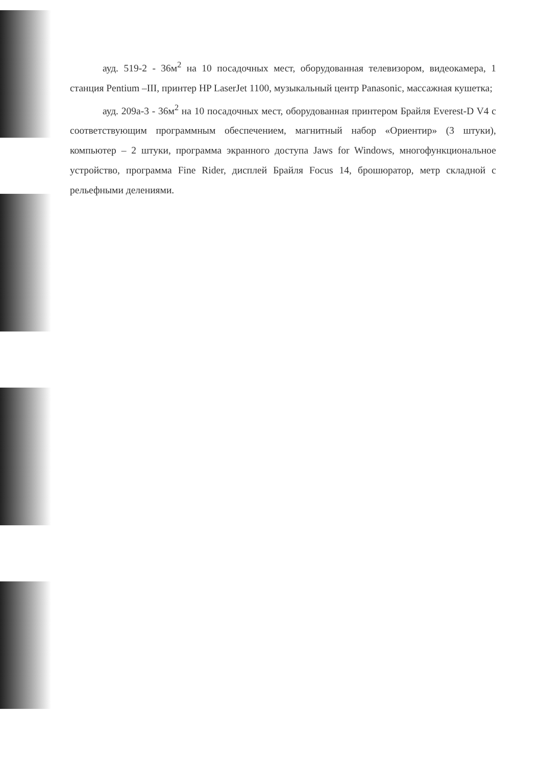ауд. 519-2 - 36м<sup>2</sup> на 10 посадочных мест, оборудованная телевизором, видеокамера, 1 станция Pentium –III, принтер HP LaserJet 1100, музыкальный центр Panasonic, массажная кушетка;
ауд. 209а-3 - 36м<sup>2</sup> на 10 посадочных мест, оборудованная принтером Брайля Everest-D V4 с соответствующим программным обеспечением, магнитный набор «Ориентир» (3 штуки), компьютер – 2 штуки, программа экранного доступа Jaws for Windows, многофункциональное устройство, программа Fine Rider, дисплей Брайля Focus 14, брошюратор, метр складной с рельефными делениями.